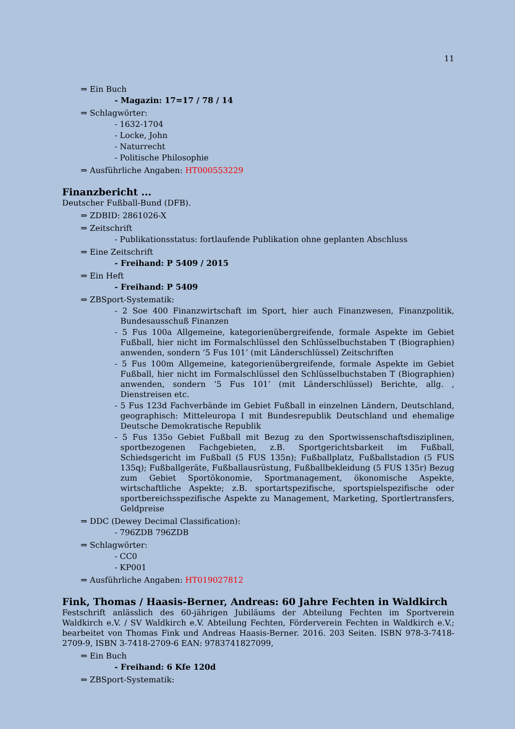11
⇒ Ein Buch
- Magazin: 17=17 / 78 / 14
⇒ Schlagwörter:
- 1632-1704
- Locke, John
- Naturrecht
- Politische Philosophie
⇒ Ausführliche Angaben: HT000553229
Finanzbericht ...
Deutscher Fußball-Bund (DFB).
⇒ ZDBID: 2861026-X
⇒ Zeitschrift
- Publikationsstatus: fortlaufende Publikation ohne geplanten Abschluss
⇒ Eine Zeitschrift
- Freihand: P 5409 / 2015
⇒ Ein Heft
- Freihand: P 5409
⇒ ZBSport-Systematik:
- 2 Soe 400 Finanzwirtschaft im Sport, hier auch Finanzwesen, Finanzpolitik, Bundesausschuß Finanzen
- 5 Fus 100a Allgemeine, kategorienübergreifende, formale Aspekte im Gebiet Fußball, hier nicht im Formalschlüssel den Schlüsselbuchstaben T (Biographien) anwenden, sondern ’5 Fus 101’ (mit Länderschlüssel) Zeitschriften
- 5 Fus 100m Allgemeine, kategorienübergreifende, formale Aspekte im Gebiet Fußball, hier nicht im Formalschlüssel den Schlüsselbuchstaben T (Biographien) anwenden, sondern ’5 Fus 101’ (mit Länderschlüssel) Berichte, allg. , Dienstreisen etc.
- 5 Fus 123d Fachverbände im Gebiet Fußball in einzelnen Ländern, Deutschland, geographisch: Mitteleuropa I mit Bundesrepublik Deutschland und ehemalige Deutsche Demokratische Republik
- 5 Fus 135o Gebiet Fußball mit Bezug zu den Sportwissenschaftsdisziplinen, sportbezogenen Fachgebieten, z.B. Sportgerichtsbarkeit im Fußball, Schiedsgericht im Fußball (5 FUS 135n); Fußballplatz, Fußballstadion (5 FUS 135q); Fußballgeräte, Fußballausrüstung, Fußballbekleidung (5 FUS 135r) Bezug zum Gebiet Sportökonomie, Sportmanagement, ökonomische Aspekte, wirtschaftliche Aspekte; z.B. sportartspezifische, sportspielspezifische oder sportbereichsspezifische Aspekte zu Management, Marketing, Sportlertransfers, Geldpreise
⇒ DDC (Dewey Decimal Classification):
- 796ZDB 796ZDB
⇒ Schlagwörter:
- CC0
- KP001
⇒ Ausführliche Angaben: HT019027812
Fink, Thomas / Haasis-Berner, Andreas: 60 Jahre Fechten in Waldkirch
Festschrift anlässlich des 60-jährigen Jubiläums der Abteilung Fechten im Sportverein Waldkirch e.V. / SV Waldkirch e.V. Abteilung Fechten, Förderverein Fechten in Waldkirch e.V.; bearbeitet von Thomas Fink und Andreas Haasis-Berner. 2016. 203 Seiten. ISBN 978-3-7418-2709-9, ISBN 3-7418-2709-6 EAN: 9783741827099,
⇒ Ein Buch
- Freihand: 6 Kfe 120d
⇒ ZBSport-Systematik: